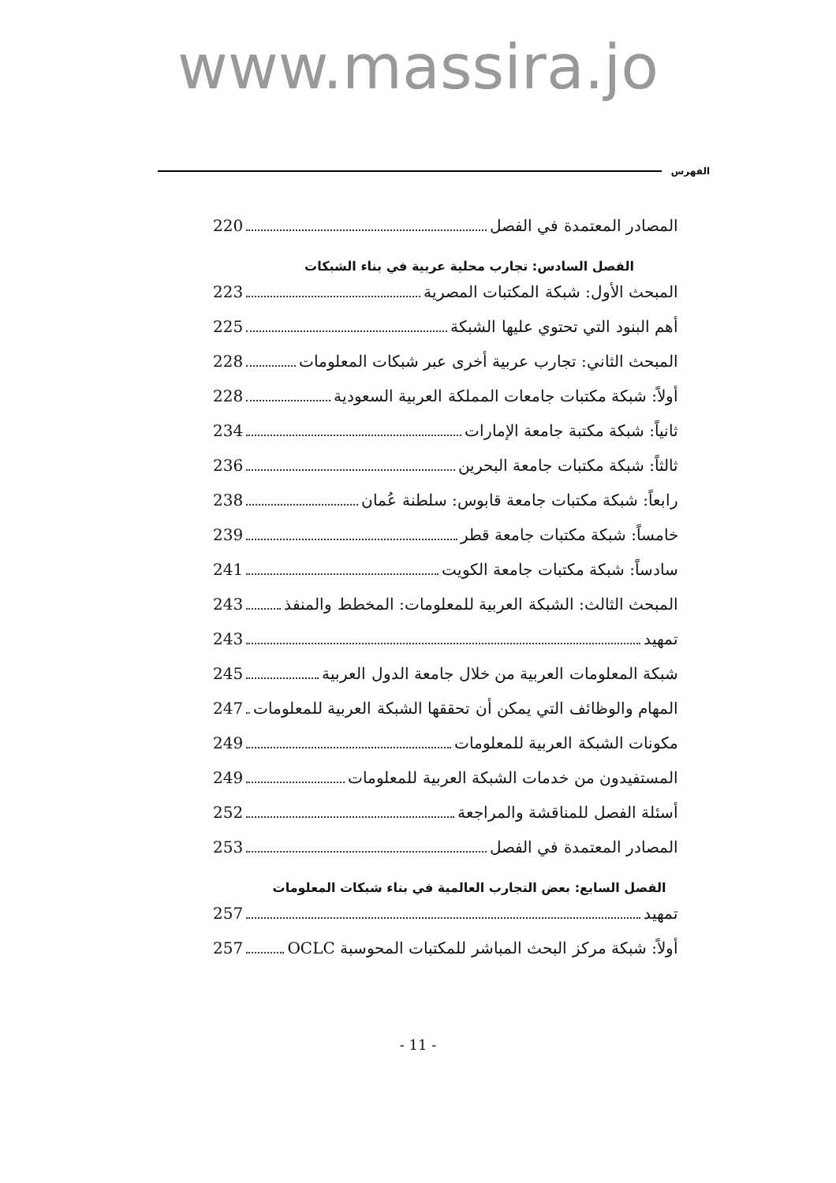www.massira.jo
الفهرس
المصادر المعتمدة في الفصل 220
الفصل السادس: تجارب محلية عربية في بناء الشبكات
المبحث الأول: شبكة المكتبات المصرية 223
أهم البنود التي تحتوي عليها الشبكة 225
المبحث الثاني: تجارب عربية أخرى عبر شبكات المعلومات 228
أولاً: شبكة مكتبات جامعات المملكة العربية السعودية 228
ثانياً: شبكة مكتبة جامعة الإمارات 234
ثالثاً: شبكة مكتبات جامعة البحرين 236
رابعاً: شبكة مكتبات جامعة قابوس: سلطنة عُمان 238
خامساً: شبكة مكتبات جامعة قطر 239
سادساً: شبكة مكتبات جامعة الكويت 241
المبحث الثالث: الشبكة العربية للمعلومات: المخطط والمنفذ 243
تمهيد 243
شبكة المعلومات العربية من خلال جامعة الدول العربية 245
المهام والوظائف التي يمكن أن تحققها الشبكة العربية للمعلومات 247
مكونات الشبكة العربية للمعلومات 249
المستفيدون من خدمات الشبكة العربية للمعلومات 249
أسئلة الفصل للمناقشة والمراجعة 252
المصادر المعتمدة في الفصل 253
الفصل السابع: بعض التجارب العالمية في بناء شبكات المعلومات
تمهيد 257
أولاً: شبكة مركز البحث المباشر للمكتبات المحوسبة OCLC 257
- 11 -